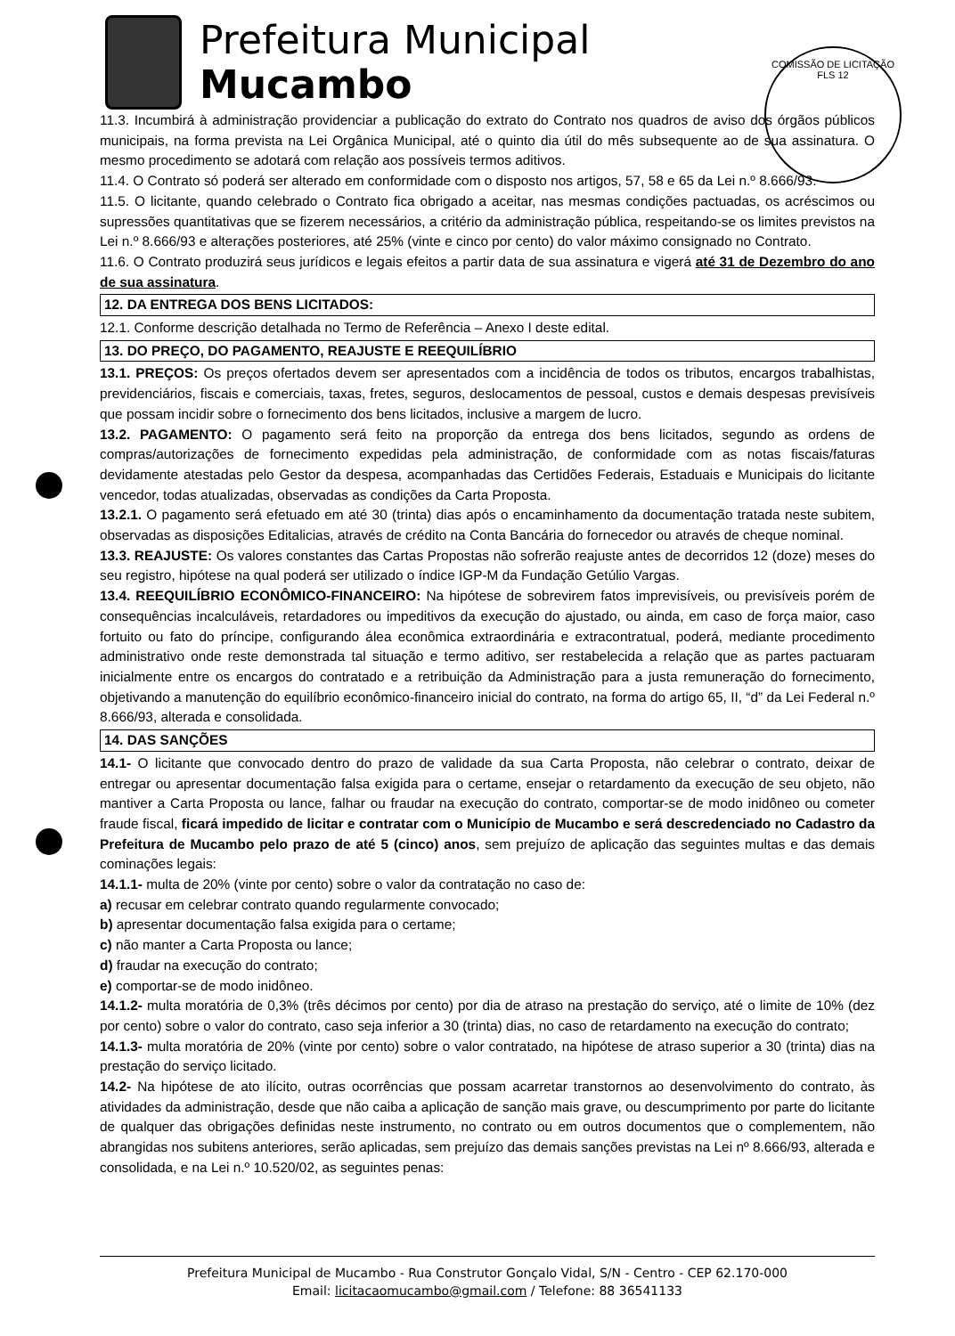Prefeitura Municipal
Mucambo
COMISSÃO DE LICITAÇÃO
FLS 12
11.3. Incumbirá à administração providenciar a publicação do extrato do Contrato nos quadros de aviso dos órgãos públicos municipais, na forma prevista na Lei Orgânica Municipal, até o quinto dia útil do mês subsequente ao de sua assinatura. O mesmo procedimento se adotará com relação aos possíveis termos aditivos.
11.4. O Contrato só poderá ser alterado em conformidade com o disposto nos artigos, 57, 58 e 65 da Lei n.º 8.666/93.
11.5. O licitante, quando celebrado o Contrato fica obrigado a aceitar, nas mesmas condições pactuadas, os acréscimos ou supressões quantitativas que se fizerem necessários, a critério da administração pública, respeitando-se os limites previstos na Lei n.º 8.666/93 e alterações posteriores, até 25% (vinte e cinco por cento) do valor máximo consignado no Contrato.
11.6. O Contrato produzirá seus jurídicos e legais efeitos a partir data de sua assinatura e vigerá até 31 de Dezembro do ano de sua assinatura.
12. DA ENTREGA DOS BENS LICITADOS:
12.1. Conforme descrição detalhada no Termo de Referência – Anexo I deste edital.
13. DO PREÇO, DO PAGAMENTO, REAJUSTE E REEQUILÍBRIO
13.1. PREÇOS: Os preços ofertados devem ser apresentados com a incidência de todos os tributos, encargos trabalhistas, previdenciários, fiscais e comerciais, taxas, fretes, seguros, deslocamentos de pessoal, custos e demais despesas previsíveis que possam incidir sobre o fornecimento dos bens licitados, inclusive a margem de lucro.
13.2. PAGAMENTO: O pagamento será feito na proporção da entrega dos bens licitados, segundo as ordens de compras/autorizações de fornecimento expedidas pela administração, de conformidade com as notas fiscais/faturas devidamente atestadas pelo Gestor da despesa, acompanhadas das Certidões Federais, Estaduais e Municipais do licitante vencedor, todas atualizadas, observadas as condições da Carta Proposta.
13.2.1. O pagamento será efetuado em até 30 (trinta) dias após o encaminhamento da documentação tratada neste subitem, observadas as disposições Editalicias, através de crédito na Conta Bancária do fornecedor ou através de cheque nominal.
13.3. REAJUSTE: Os valores constantes das Cartas Propostas não sofrerão reajuste antes de decorridos 12 (doze) meses do seu registro, hipótese na qual poderá ser utilizado o índice IGP-M da Fundação Getúlio Vargas.
13.4. REEQUILÍBRIO ECONÔMICO-FINANCEIRO: Na hipótese de sobrevirem fatos imprevisíveis, ou previsíveis porém de consequências incalculáveis, retardadores ou impeditivos da execução do ajustado, ou ainda, em caso de força maior, caso fortuito ou fato do príncipe, configurando álea econômica extraordinária e extracontratual, poderá, mediante procedimento administrativo onde reste demonstrada tal situação e termo aditivo, ser restabelecida a relação que as partes pactuaram inicialmente entre os encargos do contratado e a retribuição da Administração para a justa remuneração do fornecimento, objetivando a manutenção do equilíbrio econômico-financeiro inicial do contrato, na forma do artigo 65, II, “d” da Lei Federal n.º 8.666/93, alterada e consolidada.
14. DAS SANÇÕES
14.1- O licitante que convocado dentro do prazo de validade da sua Carta Proposta, não celebrar o contrato, deixar de entregar ou apresentar documentação falsa exigida para o certame, ensejar o retardamento da execução de seu objeto, não mantiver a Carta Proposta ou lance, falhar ou fraudar na execução do contrato, comportar-se de modo inidôneo ou cometer fraude fiscal, ficará impedido de licitar e contratar com o Município de Mucambo e será descredenciado no Cadastro da Prefeitura de Mucambo pelo prazo de até 5 (cinco) anos, sem prejuízo de aplicação das seguintes multas e das demais cominações legais:
14.1.1- multa de 20% (vinte por cento) sobre o valor da contratação no caso de:
a) recusar em celebrar contrato quando regularmente convocado;
b) apresentar documentação falsa exigida para o certame;
c) não manter a Carta Proposta ou lance;
d) fraudar na execução do contrato;
e) comportar-se de modo inidôneo.
14.1.2- multa moratória de 0,3% (três décimos por cento) por dia de atraso na prestação do serviço, até o limite de 10% (dez por cento) sobre o valor do contrato, caso seja inferior a 30 (trinta) dias, no caso de retardamento na execução do contrato;
14.1.3- multa moratória de 20% (vinte por cento) sobre o valor contratado, na hipótese de atraso superior a 30 (trinta) dias na prestação do serviço licitado.
14.2- Na hipótese de ato ilícito, outras ocorrências que possam acarretar transtornos ao desenvolvimento do contrato, às atividades da administração, desde que não caiba a aplicação de sanção mais grave, ou descumprimento por parte do licitante de qualquer das obrigações definidas neste instrumento, no contrato ou em outros documentos que o complementem, não abrangidas nos subitens anteriores, serão aplicadas, sem prejuízo das demais sanções previstas na Lei nº 8.666/93, alterada e consolidada, e na Lei n.º 10.520/02, as seguintes penas:
Prefeitura Municipal de Mucambo - Rua Construtor Gonçalo Vidal, S/N - Centro - CEP 62.170-000
Email: licitacaomucambo@gmail.com / Telefone: 88 36541133